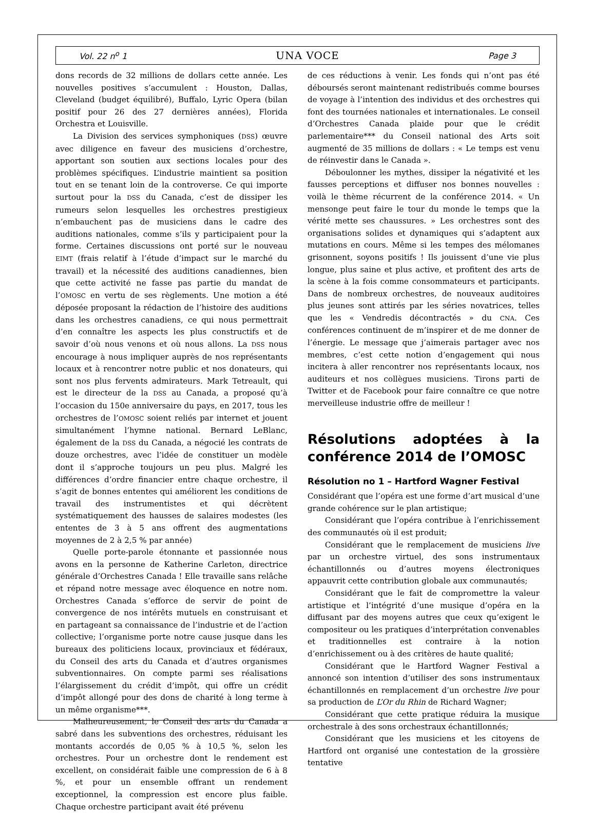Vol. 22 n<sup>o</sup> 1 UNA VOCE Page 3
dons records de 32 millions de dollars cette année. Les nouvelles positives s’accumulent : Houston, Dallas, Cleveland (budget équilibré), Buffalo, Lyric Opera (bilan positif pour 26 des 27 dernières années), Florida Orchestra et Louisville.
La Division des services symphoniques (DSS) œuvre avec diligence en faveur des musiciens d’orchestre, apportant son soutien aux sections locales pour des problèmes spécifiques. L’industrie maintient sa position tout en se tenant loin de la controverse. Ce qui importe surtout pour la DSS du Canada, c’est de dissiper les rumeurs selon lesquelles les orchestres prestigieux n’embauchent pas de musiciens dans le cadre des auditions nationales, comme s’ils y participaient pour la forme. Certaines discussions ont porté sur le nouveau EIMT (frais relatif à l’étude d’impact sur le marché du travail) et la nécessité des auditions canadiennes, bien que cette activité ne fasse pas partie du mandat de l’OMOSC en vertu de ses règlements. Une motion a été déposée proposant la rédaction de l’histoire des auditions dans les orchestres canadiens, ce qui nous permettrait d’en connaître les aspects les plus constructifs et de savoir d’où nous venons et où nous allons. La DSS nous encourage à nous impliquer auprès de nos représentants locaux et à rencontrer notre public et nos donateurs, qui sont nos plus fervents admirateurs. Mark Tetreault, qui est le directeur de la DSS au Canada, a proposé qu’à l’occasion du 150e anniversaire du pays, en 2017, tous les orchestres de l’OMOSC soient reliés par internet et jouent simultanément l’hymne national. Bernard LeBlanc, également de la DSS du Canada, a négocié les contrats de douze orchestres, avec l’idée de constituer un modèle dont il s’approche toujours un peu plus. Malgré les différences d’ordre financier entre chaque orchestre, il s’agit de bonnes ententes qui améliorent les conditions de travail des instrumentistes et qui décrètent systématiquement des hausses de salaires modestes (les ententes de 3 à 5 ans offrent des augmentations moyennes de 2 à 2,5 % par année)
Quelle porte-parole étonnante et passionnée nous avons en la personne de Katherine Carleton, directrice générale d’Orchestres Canada ! Elle travaille sans relâche et répand notre message avec éloquence en notre nom. Orchestres Canada s’efforce de servir de point de convergence de nos intérêts mutuels en construisant et en partageant sa connaissance de l’industrie et de l’action collective; l’organisme porte notre cause jusque dans les bureaux des politiciens locaux, provinciaux et fédéraux, du Conseil des arts du Canada et d’autres organismes subventionnaires. On compte parmi ses réalisations l’élargissement du crédit d’impôt, qui offre un crédit d’impôt allongé pour des dons de charité à long terme à un même organisme***.
Malheureusement, le Conseil des arts du Canada a sabré dans les subventions des orchestres, réduisant les montants accordés de 0,05 % à 10,5 %, selon les orchestres. Pour un orchestre dont le rendement est excellent, on considérait faible une compression de 6 à 8 %, et pour un ensemble offrant un rendement exceptionnel, la compression est encore plus faible. Chaque orchestre participant avait été prévenu
de ces réductions à venir. Les fonds qui n’ont pas été déboursés seront maintenant redistribués comme bourses de voyage à l’intention des individus et des orchestres qui font des tournées nationales et internationales. Le conseil d’Orchestres Canada plaide pour que le crédit parlementaire*** du Conseil national des Arts soit augmenté de 35 millions de dollars : « Le temps est venu de réinvestir dans le Canada ».
Déboulonner les mythes, dissiper la négativité et les fausses perceptions et diffuser nos bonnes nouvelles : voilà le thème récurrent de la conférence 2014. « Un mensonge peut faire le tour du monde le temps que la vérité mette ses chaussures. » Les orchestres sont des organisations solides et dynamiques qui s’adaptent aux mutations en cours. Même si les tempes des mélomanes grisonnent, soyons positifs ! Ils jouissent d’une vie plus longue, plus saine et plus active, et profitent des arts de la scène à la fois comme consommateurs et participants. Dans de nombreux orchestres, de nouveaux auditoires plus jeunes sont attirés par les séries novatrices, telles que les « Vendredis décontractés » du CNA. Ces conférences continuent de m’inspirer et de me donner de l’énergie. Le message que j’aimerais partager avec nos membres, c’est cette notion d’engagement qui nous incitera à aller rencontrer nos représentants locaux, nos auditeurs et nos collègues musiciens. Tirons parti de Twitter et de Facebook pour faire connaître ce que notre merveilleuse industrie offre de meilleur !
Résolutions adoptées à la conférence 2014 de l’OMOSC
Résolution no 1 – Hartford Wagner Festival
Considérant que l’opéra est une forme d’art musical d’une grande cohérence sur le plan artistique;
Considérant que l’opéra contribue à l’enrichissement des communautés où il est produit;
Considérant que le remplacement de musiciens live par un orchestre virtuel, des sons instrumentaux échantillonnés ou d’autres moyens électroniques appauvrit cette contribution globale aux communautés;
Considérant que le fait de compromettre la valeur artistique et l’intégrité d’une musique d’opéra en la diffusant par des moyens autres que ceux qu’exigent le compositeur ou les pratiques d’interprétation convenables et traditionnelles est contraire à la notion d’enrichissement ou à des critères de haute qualité;
Considérant que le Hartford Wagner Festival a annoncé son intention d’utiliser des sons instrumentaux échantillonnés en remplacement d’un orchestre live pour sa production de L’Or du Rhin de Richard Wagner;
Considérant que cette pratique réduira la musique orchestrale à des sons orchestraux échantillonnés;
Considérant que les musiciens et les citoyens de Hartford ont organisé une contestation de la grossière tentative